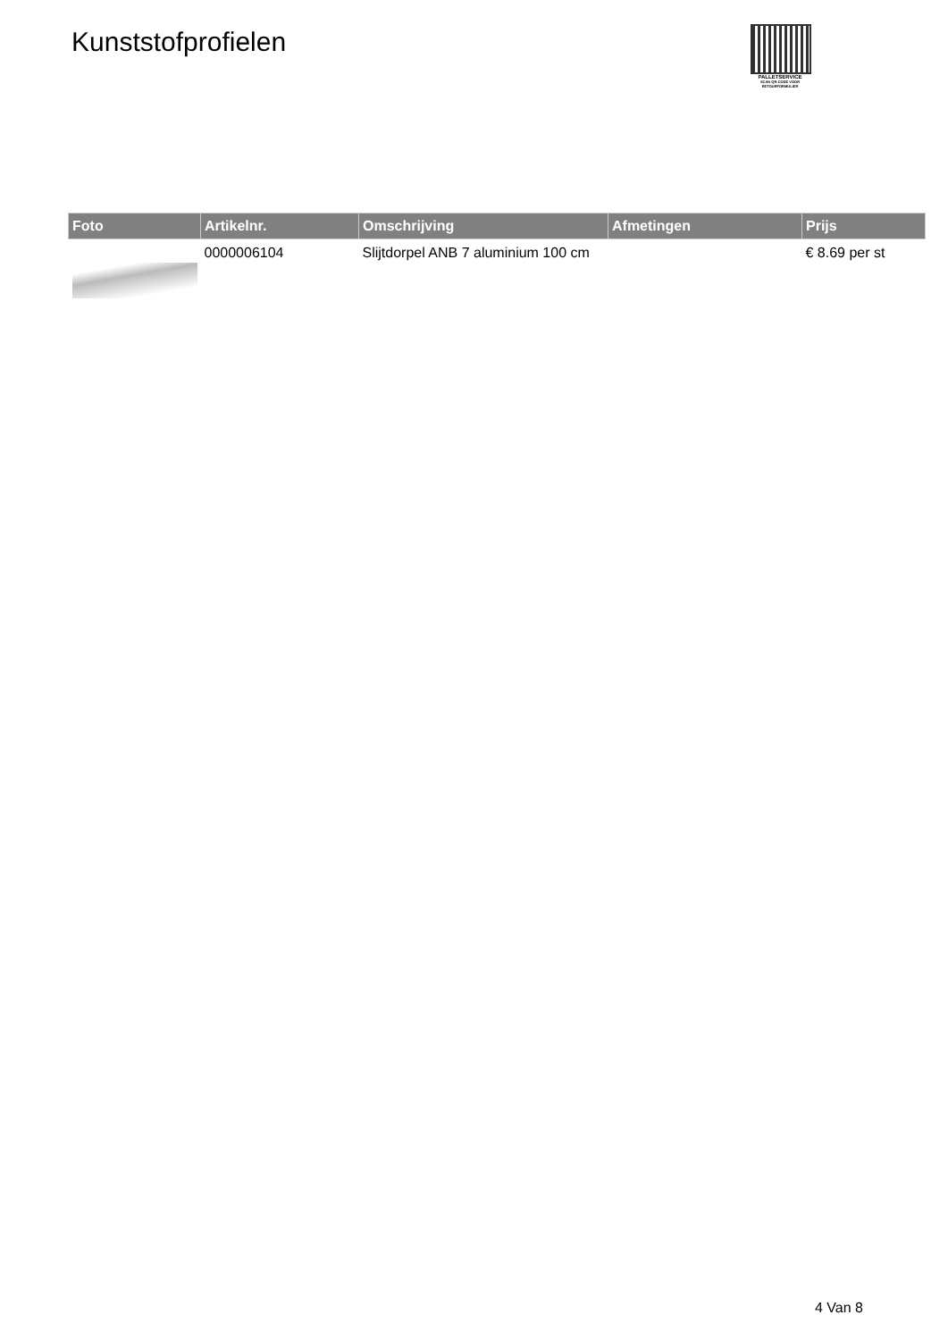Kunststofprofielen
PALLETSERVICE
SCAN QR-CODE VOOR RETOURFORMULIER
| Foto | Artikelnr. | Omschrijving | Afmetingen | Prijs |
| --- | --- | --- | --- | --- |
| | 0000006104 | Slijtdorpel ANB 7 aluminium 100 cm | | € 8.69 per st |
4 Van 8